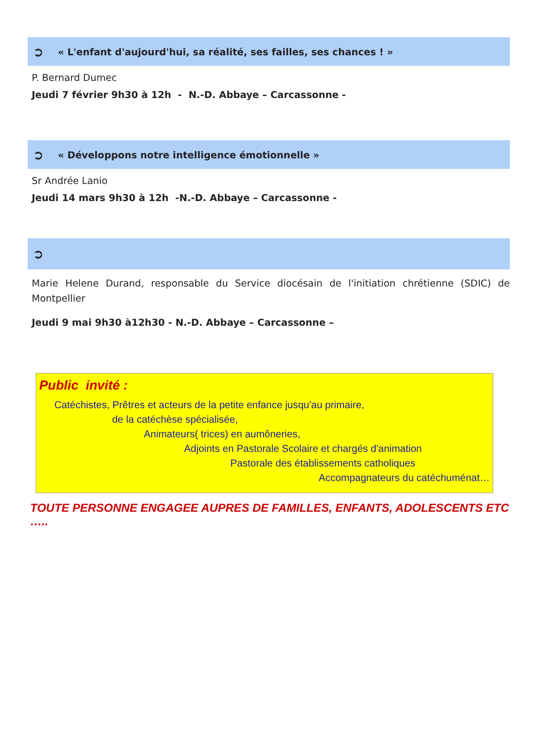➲ « L'enfant d'aujourd'hui, sa réalité, ses failles, ses chances ! »
P. Bernard Dumec
Jeudi 7 février 9h30 à 12h - N.-D. Abbaye – Carcassonne -
➲ « Développons notre intelligence émotionnelle »
Sr Andrée Lanio
Jeudi 14 mars 9h30 à 12h -N.-D. Abbaye – Carcassonne -
➲
Marie Helene Durand, responsable du Service diocésain de l'initiation chrétienne (SDIC) de Montpellier
Jeudi 9 mai 9h30 à12h30 - N.-D. Abbaye – Carcassonne –
Public invité :
Catéchistes, Prêtres et acteurs de la petite enfance jusqu'au primaire,
de la catéchèse spécialisée,
Animateurs( trices) en aumôneries,
Adjoints en Pastorale Scolaire et chargés d'animation
Pastorale des établissements catholiques
Accompagnateurs du catéchuménat…
TOUTE PERSONNE ENGAGEE AUPRES DE FAMILLES, ENFANTS, ADOLESCENTS ETC …..